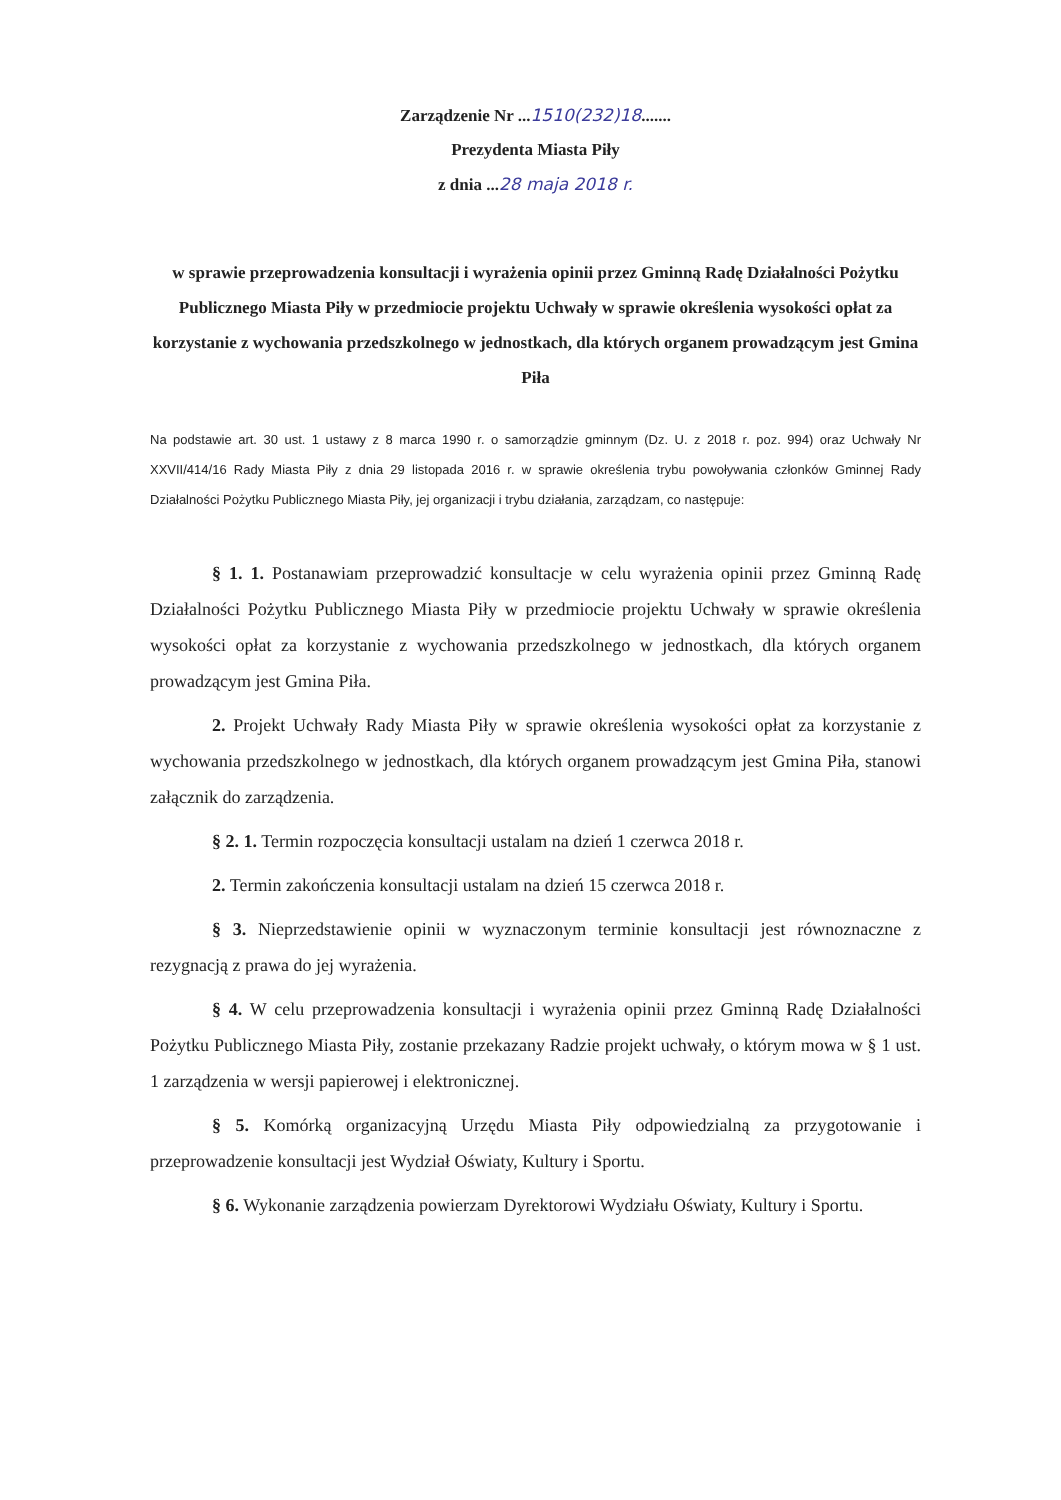Zarządzenie Nr ...1510(232)18.......
Prezydenta Miasta Piły
z dnia ...28 maja 2018 r.
w sprawie przeprowadzenia konsultacji i wyrażenia opinii przez Gminną Radę Działalności Pożytku Publicznego Miasta Piły w przedmiocie projektu Uchwały w sprawie określenia wysokości opłat za korzystanie z wychowania przedszkolnego w jednostkach, dla których organem prowadzącym jest Gmina Piła
Na podstawie art. 30 ust. 1 ustawy z 8 marca 1990 r. o samorządzie gminnym (Dz. U. z 2018 r. poz. 994) oraz Uchwały Nr XXVII/414/16 Rady Miasta Piły z dnia 29 listopada 2016 r. w sprawie określenia trybu powoływania członków Gminnej Rady Działalności Pożytku Publicznego Miasta Piły, jej organizacji i trybu działania, zarządzam, co następuje:
§ 1. 1. Postanawiam przeprowadzić konsultacje w celu wyrażenia opinii przez Gminną Radę Działalności Pożytku Publicznego Miasta Piły w przedmiocie projektu Uchwały w sprawie określenia wysokości opłat za korzystanie z wychowania przedszkolnego w jednostkach, dla których organem prowadzącym jest Gmina Piła.
2. Projekt Uchwały Rady Miasta Piły w sprawie określenia wysokości opłat za korzystanie z wychowania przedszkolnego w jednostkach, dla których organem prowadzącym jest Gmina Piła, stanowi załącznik do zarządzenia.
§ 2. 1. Termin rozpoczęcia konsultacji ustalam na dzień 1 czerwca 2018 r.
2. Termin zakończenia konsultacji ustalam na dzień 15 czerwca 2018 r.
§ 3. Nieprzedstawienie opinii w wyznaczonym terminie konsultacji jest równoznaczne z rezygnacją z prawa do jej wyrażenia.
§ 4. W celu przeprowadzenia konsultacji i wyrażenia opinii przez Gminną Radę Działalności Pożytku Publicznego Miasta Piły, zostanie przekazany Radzie projekt uchwały, o którym mowa w § 1 ust. 1 zarządzenia w wersji papierowej i elektronicznej.
§ 5. Komórką organizacyjną Urzędu Miasta Piły odpowiedzialną za przygotowanie i przeprowadzenie konsultacji jest Wydział Oświaty, Kultury i Sportu.
§ 6. Wykonanie zarządzenia powierzam Dyrektorowi Wydziału Oświaty, Kultury i Sportu.